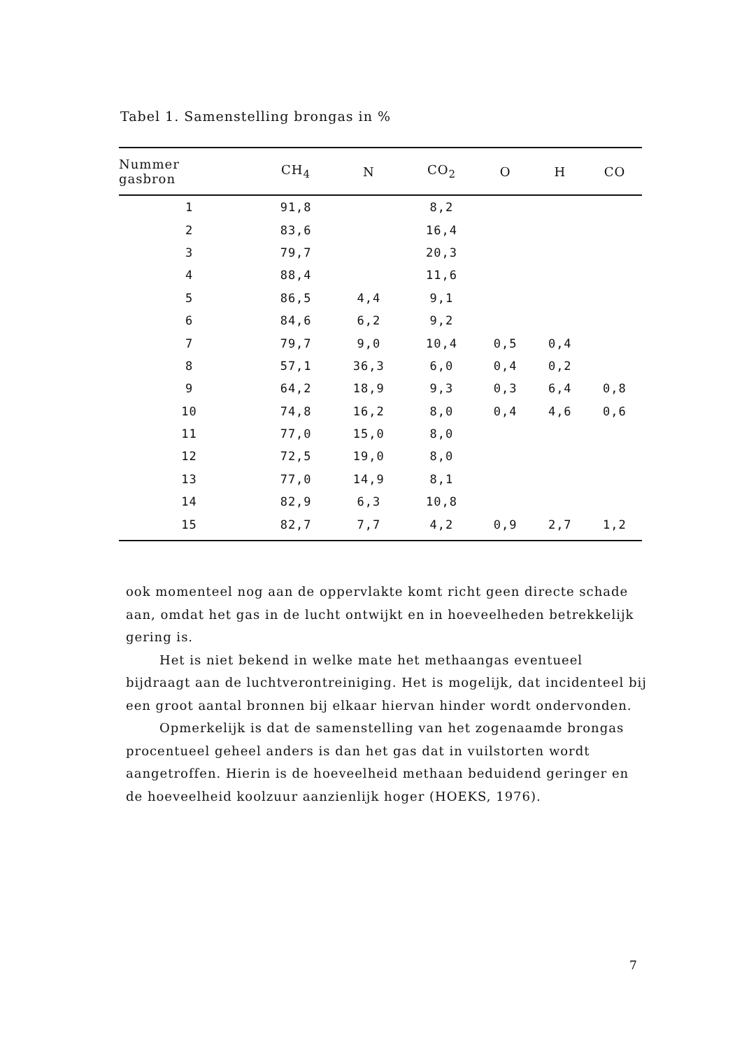Tabel 1. Samenstelling brongas in %
| Nummer gasbron | CH<sub>4</sub> | N | CO<sub>2</sub> | O | H | CO |
| --- | --- | --- | --- | --- | --- | --- |
| 1 | 91,8 | | 8,2 | | | |
| 2 | 83,6 | | 16,4 | | | |
| 3 | 79,7 | | 20,3 | | | |
| 4 | 88,4 | | 11,6 | | | |
| 5 | 86,5 | 4,4 | 9,1 | | | |
| 6 | 84,6 | 6,2 | 9,2 | | | |
| 7 | 79,7 | 9,0 | 10,4 | 0,5 | 0,4 | |
| 8 | 57,1 | 36,3 | 6,0 | 0,4 | 0,2 | |
| 9 | 64,2 | 18,9 | 9,3 | 0,3 | 6,4 | 0,8 |
| 10 | 74,8 | 16,2 | 8,0 | 0,4 | 4,6 | 0,6 |
| 11 | 77,0 | 15,0 | 8,0 | | | |
| 12 | 72,5 | 19,0 | 8,0 | | | |
| 13 | 77,0 | 14,9 | 8,1 | | | |
| 14 | 82,9 | 6,3 | 10,8 | | | |
| 15 | 82,7 | 7,7 | 4,2 | 0,9 | 2,7 | 1,2 |
ook momenteel nog aan de oppervlakte komt richt geen directe schade aan, omdat het gas in de lucht ontwijkt en in hoeveelheden betrekkelijk gering is.
Het is niet bekend in welke mate het methaangas eventueel bijdraagt aan de luchtverontreiniging. Het is mogelijk, dat incidenteel bij een groot aantal bronnen bij elkaar hiervan hinder wordt ondervonden.
Opmerkelijk is dat de samenstelling van het zogenaamde brongas procentueel geheel anders is dan het gas dat in vuilstorten wordt aangetroffen. Hierin is de hoeveelheid methaan beduidend geringer en de hoeveelheid koolzuur aanzienlijk hoger (HOEKS, 1976).
7